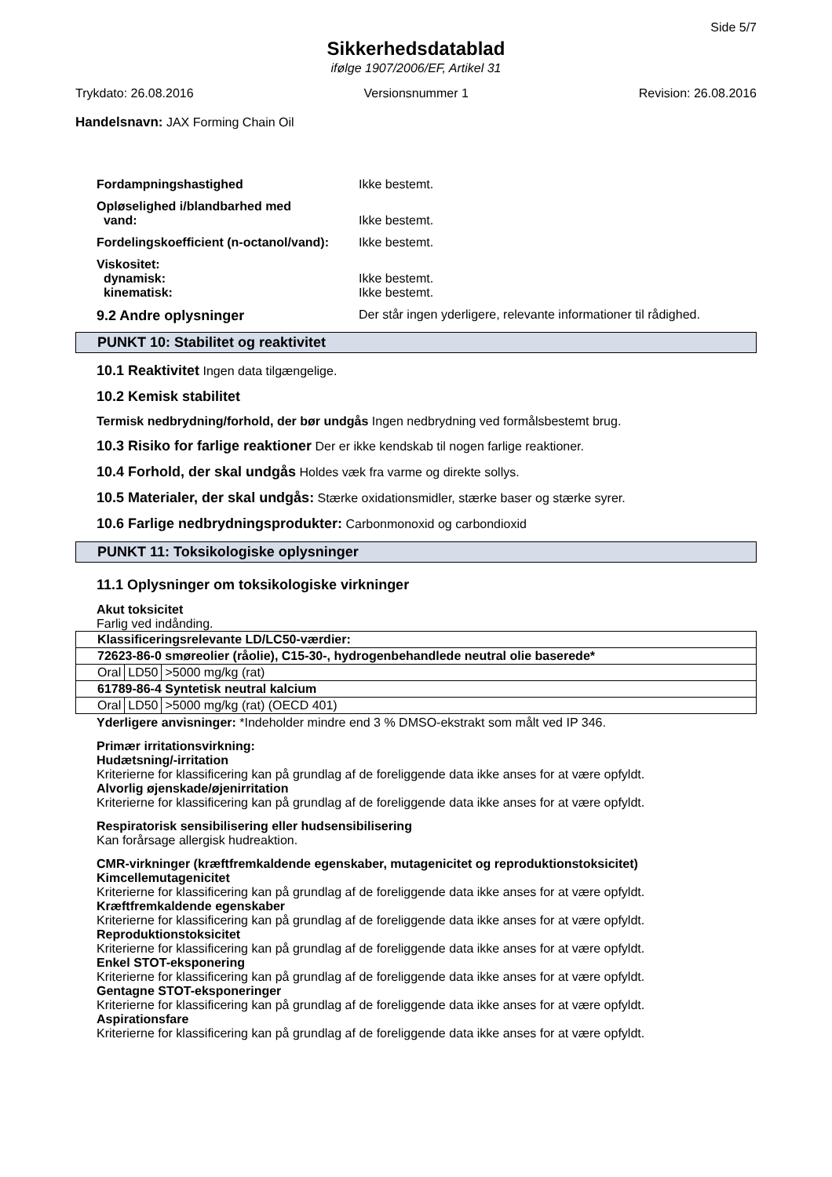Side 5/7
Sikkerhedsdatablad
ifølge 1907/2006/EF, Artikel 31
Trykdato: 26.08.2016 Versionsnummer 1 Revision: 26.08.2016
Handelsnavn: JAX Forming Chain Oil
Fordampningshastighed Ikke bestemt.
Opløselighed i/blandbarhed med
vand:
Ikke bestemt.
Fordelingskoefficient (n-octanol/vand):
Ikke bestemt.
Viskositet:
dynamisk:
kinematisk:
Ikke bestemt.
Ikke bestemt.
9.2 Andre oplysninger Der står ingen yderligere, relevante informationer til rådighed.
PUNKT 10: Stabilitet og reaktivitet
10.1 Reaktivitet Ingen data tilgængelige.
10.2 Kemisk stabilitet
Termisk nedbrydning/forhold, der bør undgås Ingen nedbrydning ved formålsbestemt brug.
10.3 Risiko for farlige reaktioner Der er ikke kendskab til nogen farlige reaktioner.
10.4 Forhold, der skal undgås Holdes væk fra varme og direkte sollys.
10.5 Materialer, der skal undgås: Stærke oxidationsmidler, stærke baser og stærke syrer.
10.6 Farlige nedbrydningsprodukter: Carbonmonoxid og carbondioxid
PUNKT 11: Toksikologiske oplysninger
11.1 Oplysninger om toksikologiske virkninger
Akut toksicitet
Farlig ved indånding.
| Klassificeringsrelevante LD/LC50-værdier: | | |
| 72623-86-0 smøreolier (råolie), C15-30-, hydrogenbehandlede neutral olie baserede* | | |
| Oral | LD50 | >5000 mg/kg (rat) |
| 61789-86-4 Syntetisk neutral kalcium | | |
| Oral | LD50 | >5000 mg/kg (rat) (OECD 401) |
Yderligere anvisninger: *Indeholder mindre end 3 % DMSO-ekstrakt som målt ved IP 346.
Primær irritationsvirkning:
Hudætsning/-irritation
Kriterierne for klassificering kan på grundlag af de foreliggende data ikke anses for at være opfyldt.
Alvorlig øjenskade/øjenirritation
Kriterierne for klassificering kan på grundlag af de foreliggende data ikke anses for at være opfyldt.
Respiratorisk sensibilisering eller hudsensibilisering
Kan forårsage allergisk hudreaktion.
CMR-virkninger (kræftfremkaldende egenskaber, mutagenicitet og reproduktionstoksicitet)
Kimcellemutagenicitet
Kriterierne for klassificering kan på grundlag af de foreliggende data ikke anses for at være opfyldt.
Kræftfremkaldende egenskaber
Kriterierne for klassificering kan på grundlag af de foreliggende data ikke anses for at være opfyldt.
Reproduktionstoksicitet
Kriterierne for klassificering kan på grundlag af de foreliggende data ikke anses for at være opfyldt.
Enkel STOT-eksponering
Kriterierne for klassificering kan på grundlag af de foreliggende data ikke anses for at være opfyldt.
Gentagne STOT-eksponeringer
Kriterierne for klassificering kan på grundlag af de foreliggende data ikke anses for at være opfyldt.
Aspirationsfare
Kriterierne for klassificering kan på grundlag af de foreliggende data ikke anses for at være opfyldt.